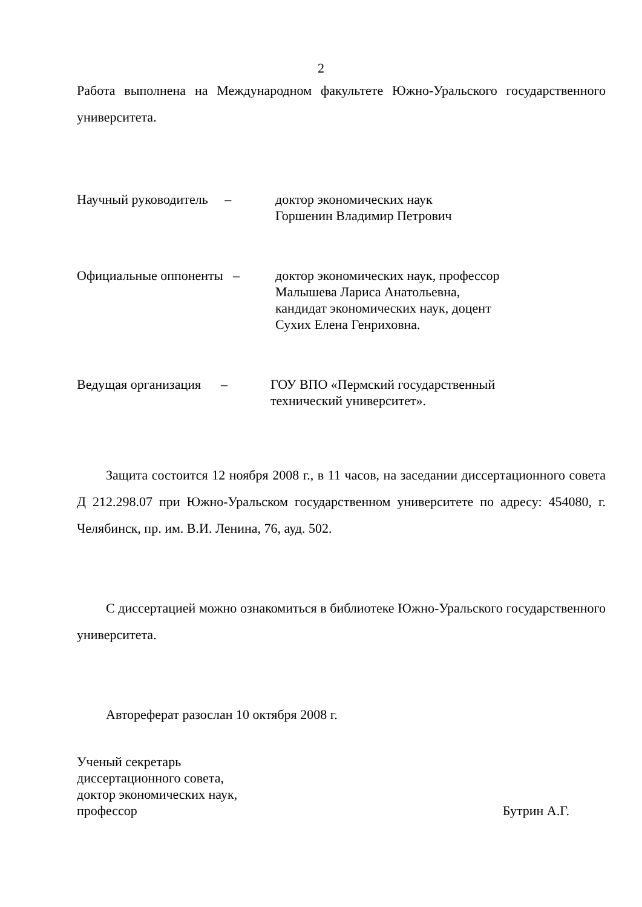2
Работа выполнена на Международном факультете Южно-Уральского государст­венного университета.
Научный руководитель –
доктор экономических наук
Горшенин Владимир Петрович
Официальные оппоненты –
доктор экономических наук, профессор
Малышева Лариса Анатольевна,
кандидат экономических наук, доцент
Сухих Елена Генриховна.
Ведущая организация –
ГОУ ВПО «Пермский государственный
технический университет».
Защита состоится 12 ноября 2008 г., в 11 часов, на заседании диссертацион­ного совета Д 212.298.07 при Южно-Уральском государственном университете по адресу: 454080, г. Челябинск, пр. им. В.И. Ленина, 76, ауд. 502.
С диссертацией можно ознакомиться в библиотеке Южно-Уральского госу­дарственного университета.
Автореферат разослан 10 октября 2008 г.
Ученый секретарь
диссертационного совета,
доктор экономических наук,
профессор Бутрин А.Г.